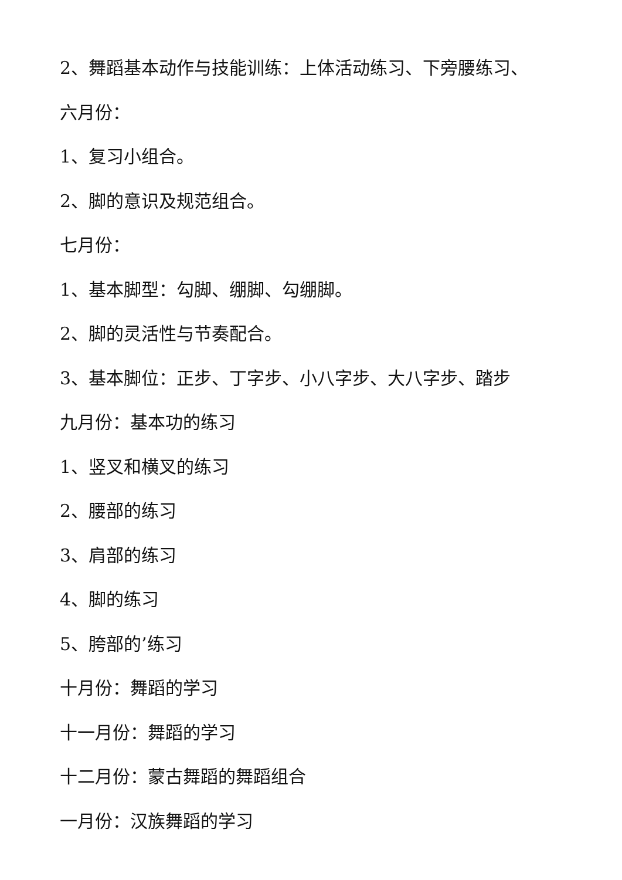2、舞蹈基本动作与技能训练：上体活动练习、下旁腰练习、
六月份：
1、复习小组合。
2、脚的意识及规范组合。
七月份：
1、基本脚型：勾脚、绷脚、勾绷脚。
2、脚的灵活性与节奏配合。
3、基本脚位：正步、丁字步、小八字步、大八字步、踏步
九月份：基本功的练习
1、竖叉和横叉的练习
2、腰部的练习
3、肩部的练习
4、脚的练习
5、胯部的’练习
十月份：舞蹈的学习
十一月份：舞蹈的学习
十二月份：蒙古舞蹈的舞蹈组合
一月份：汉族舞蹈的学习